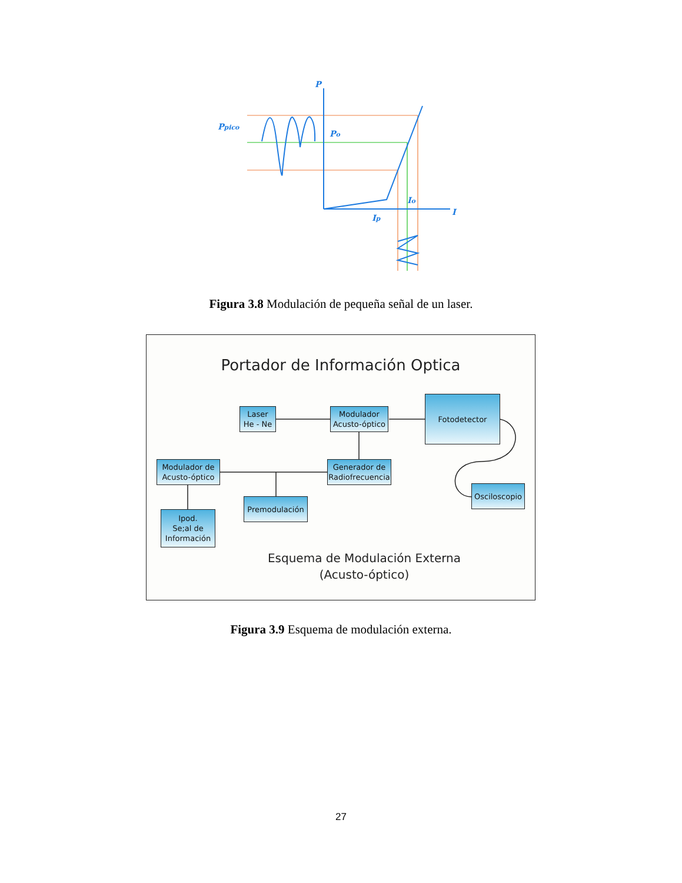P
Ppico
Po
Io
Ip
I
Figura 3.8 Modulación de pequeña señal de un laser.
Portador de Información Optica
Laser
He - Ne
Modulador
Acusto-óptico
Fotodetector
Modulador de
Acusto-óptico
Generador de
Radiofrecuencia
Osciloscopio
Premodulación
Ipod.
Se;al de
Información
Esquema de Modulación Externa
(Acusto-óptico)
Figura 3.9 Esquema de modulación externa.
27